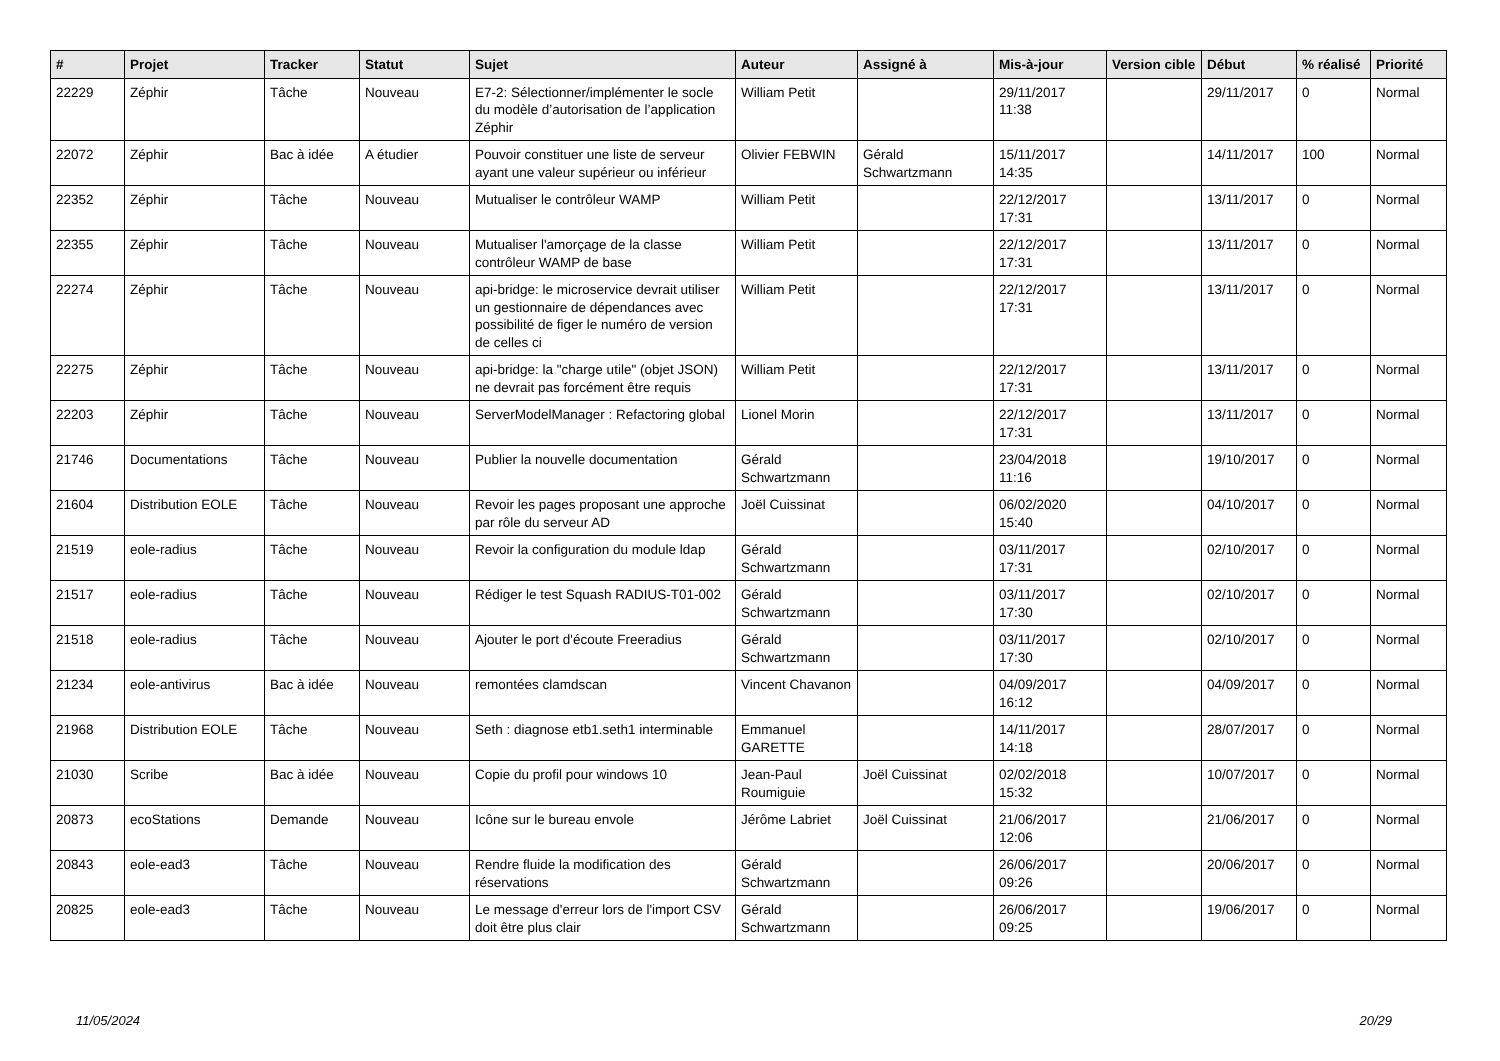| # | Projet | Tracker | Statut | Sujet | Auteur | Assigné à | Mis-à-jour | Version cible | Début | % réalisé | Priorité |
| --- | --- | --- | --- | --- | --- | --- | --- | --- | --- | --- | --- |
| 22229 | Zéphir | Tâche | Nouveau | E7-2: Sélectionner/implémenter le socle du modèle d’autorisation de l’application Zéphir | William Petit | | 29/11/2017 11:38 | | 29/11/2017 | 0 | Normal |
| 22072 | Zéphir | Bac à idée | A étudier | Pouvoir constituer une liste de serveur ayant une valeur supérieur ou inférieur | Olivier FEBWIN | Gérald Schwartzmann | 15/11/2017 14:35 | | 14/11/2017 | 100 | Normal |
| 22352 | Zéphir | Tâche | Nouveau | Mutualiser le contrôleur WAMP | William Petit | | 22/12/2017 17:31 | | 13/11/2017 | 0 | Normal |
| 22355 | Zéphir | Tâche | Nouveau | Mutualiser l'amorçage de la classe contrôleur WAMP de base | William Petit | | 22/12/2017 17:31 | | 13/11/2017 | 0 | Normal |
| 22274 | Zéphir | Tâche | Nouveau | api-bridge: le microservice devrait utiliser un gestionnaire de dépendances avec possibilité de figer le numéro de version de celles ci | William Petit | | 22/12/2017 17:31 | | 13/11/2017 | 0 | Normal |
| 22275 | Zéphir | Tâche | Nouveau | api-bridge: la "charge utile" (objet JSON) ne devrait pas forcément être requis | William Petit | | 22/12/2017 17:31 | | 13/11/2017 | 0 | Normal |
| 22203 | Zéphir | Tâche | Nouveau | ServerModelManager : Refactoring global | Lionel Morin | | 22/12/2017 17:31 | | 13/11/2017 | 0 | Normal |
| 21746 | Documentations | Tâche | Nouveau | Publier la nouvelle documentation | Gérald Schwartzmann | | 23/04/2018 11:16 | | 19/10/2017 | 0 | Normal |
| 21604 | Distribution EOLE | Tâche | Nouveau | Revoir les pages proposant une approche par rôle du serveur AD | Joël Cuissinat | | 06/02/2020 15:40 | | 04/10/2017 | 0 | Normal |
| 21519 | eole-radius | Tâche | Nouveau | Revoir la configuration du module ldap | Gérald Schwartzmann | | 03/11/2017 17:31 | | 02/10/2017 | 0 | Normal |
| 21517 | eole-radius | Tâche | Nouveau | Rédiger le test Squash RADIUS-T01-002 | Gérald Schwartzmann | | 03/11/2017 17:30 | | 02/10/2017 | 0 | Normal |
| 21518 | eole-radius | Tâche | Nouveau | Ajouter le port d'écoute Freeradius | Gérald Schwartzmann | | 03/11/2017 17:30 | | 02/10/2017 | 0 | Normal |
| 21234 | eole-antivirus | Bac à idée | Nouveau | remontées clamdscan | Vincent Chavanon | | 04/09/2017 16:12 | | 04/09/2017 | 0 | Normal |
| 21968 | Distribution EOLE | Tâche | Nouveau | Seth : diagnose etb1.seth1 interminable | Emmanuel GARETTE | | 14/11/2017 14:18 | | 28/07/2017 | 0 | Normal |
| 21030 | Scribe | Bac à idée | Nouveau | Copie du profil pour windows 10 | Jean-Paul Roumiguie | Joël Cuissinat | 02/02/2018 15:32 | | 10/07/2017 | 0 | Normal |
| 20873 | ecoStations | Demande | Nouveau | Icône sur le bureau envole | Jérôme Labriet | Joël Cuissinat | 21/06/2017 12:06 | | 21/06/2017 | 0 | Normal |
| 20843 | eole-ead3 | Tâche | Nouveau | Rendre fluide la modification des réservations | Gérald Schwartzmann | | 26/06/2017 09:26 | | 20/06/2017 | 0 | Normal |
| 20825 | eole-ead3 | Tâche | Nouveau | Le message d'erreur lors de l'import CSV doit être plus clair | Gérald Schwartzmann | | 26/06/2017 09:25 | | 19/06/2017 | 0 | Normal |
11/05/2024 20/29